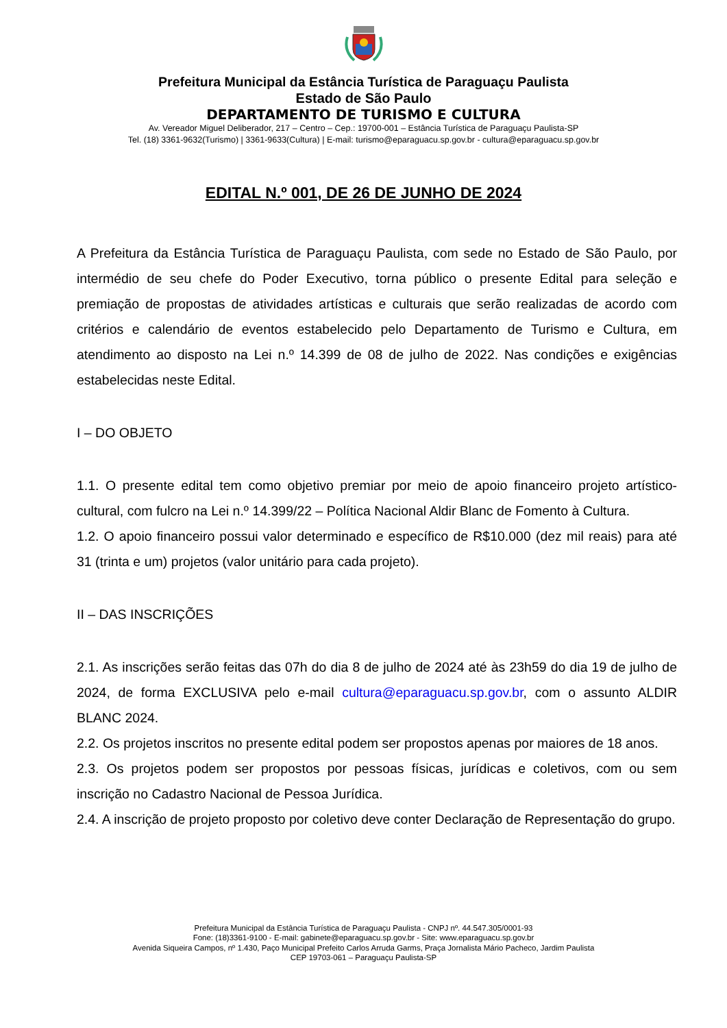Prefeitura Municipal da Estância Turística de Paraguaçu Paulista
Estado de São Paulo
DEPARTAMENTO DE TURISMO E CULTURA
Av. Vereador Miguel Deliberador, 217 – Centro – Cep.: 19700-001 – Estância Turística de Paraguaçu Paulista-SP
Tel. (18) 3361-9632(Turismo) | 3361-9633(Cultura) | E-mail: turismo@eparaguacu.sp.gov.br - cultura@eparaguacu.sp.gov.br
EDITAL N.º 001, DE 26 DE JUNHO DE 2024
A Prefeitura da Estância Turística de Paraguaçu Paulista, com sede no Estado de São Paulo, por intermédio de seu chefe do Poder Executivo, torna público o presente Edital para seleção e premiação de propostas de atividades artísticas e culturais que serão realizadas de acordo com critérios e calendário de eventos estabelecido pelo Departamento de Turismo e Cultura, em atendimento ao disposto na Lei n.º 14.399 de 08 de julho de 2022. Nas condições e exigências estabelecidas neste Edital.
I – DO OBJETO
1.1. O presente edital tem como objetivo premiar por meio de apoio financeiro projeto artístico-cultural, com fulcro na Lei n.º 14.399/22 – Política Nacional Aldir Blanc de Fomento à Cultura.
1.2. O apoio financeiro possui valor determinado e específico de R$10.000 (dez mil reais) para até 31 (trinta e um) projetos (valor unitário para cada projeto).
II – DAS INSCRIÇÕES
2.1. As inscrições serão feitas das 07h do dia 8 de julho de 2024 até às 23h59 do dia 19 de julho de 2024, de forma EXCLUSIVA pelo e-mail cultura@eparaguacu.sp.gov.br, com o assunto ALDIR BLANC 2024.
2.2. Os projetos inscritos no presente edital podem ser propostos apenas por maiores de 18 anos.
2.3. Os projetos podem ser propostos por pessoas físicas, jurídicas e coletivos, com ou sem inscrição no Cadastro Nacional de Pessoa Jurídica.
2.4. A inscrição de projeto proposto por coletivo deve conter Declaração de Representação do grupo.
Prefeitura Municipal da Estância Turística de Paraguaçu Paulista - CNPJ nº. 44.547.305/0001-93
Fone: (18)3361-9100 - E-mail: gabinete@eparaguacu.sp.gov.br - Site: www.eparaguacu.sp.gov.br
Avenida Siqueira Campos, nº 1.430, Paço Municipal Prefeito Carlos Arruda Garms, Praça Jornalista Mário Pacheco, Jardim Paulista
CEP 19703-061 – Paraguaçu Paulista-SP